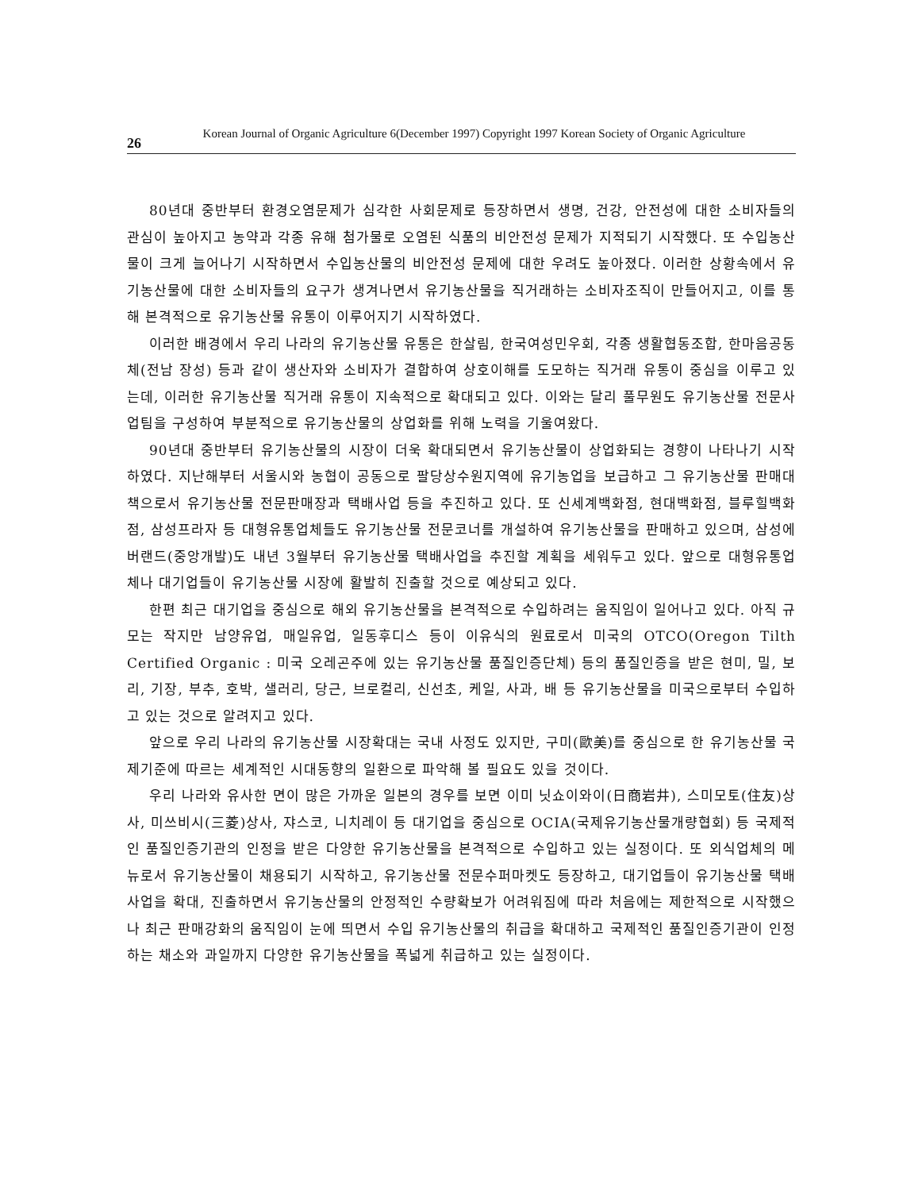26 Korean Journal of Organic Agriculture 6(December 1997) Copyright 1997 Korean Society of Organic Agriculture
80년대 중반부터 환경오염문제가 심각한 사회문제로 등장하면서 생명, 건강, 안전성에 대한 소비자들의 관심이 높아지고 농약과 각종 유해 첨가물로 오염된 식품의 비안전성 문제가 지적되기 시작했다. 또 수입농산물이 크게 늘어나기 시작하면서 수입농산물의 비안전성 문제에 대한 우려도 높아졌다. 이러한 상황속에서 유기농산물에 대한 소비자들의 요구가 생겨나면서 유기농산물을 직거래하는 소비자조직이 만들어지고, 이를 통해 본격적으로 유기농산물 유통이 이루어지기 시작하였다.
이러한 배경에서 우리 나라의 유기농산물 유통은 한살림, 한국여성민우회, 각종 생활협동조합, 한마음공동체(전남 장성) 등과 같이 생산자와 소비자가 결합하여 상호이해를 도모하는 직거래 유통이 중심을 이루고 있는데, 이러한 유기농산물 직거래 유통이 지속적으로 확대되고 있다. 이와는 달리 풀무원도 유기농산물 전문사업팀을 구성하여 부분적으로 유기농산물의 상업화를 위해 노력을 기울여왔다.
90년대 중반부터 유기농산물의 시장이 더욱 확대되면서 유기농산물이 상업화되는 경향이 나타나기 시작하였다. 지난해부터 서울시와 농협이 공동으로 팔당상수원지역에 유기농업을 보급하고 그 유기농산물 판매대책으로서 유기농산물 전문판매장과 택배사업 등을 추진하고 있다. 또 신세계백화점, 현대백화점, 블루힐백화점, 삼성프라자 등 대형유통업체들도 유기농산물 전문코너를 개설하여 유기농산물을 판매하고 있으며, 삼성에버랜드(중앙개발)도 내년 3월부터 유기농산물 택배사업을 추진할 계획을 세워두고 있다. 앞으로 대형유통업체나 대기업들이 유기농산물 시장에 활발히 진출할 것으로 예상되고 있다.
한편 최근 대기업을 중심으로 해외 유기농산물을 본격적으로 수입하려는 움직임이 일어나고 있다. 아직 규모는 작지만 남양유업, 매일유업, 일동후디스 등이 이유식의 원료로서 미국의 OTCO(Oregon Tilth Certified Organic : 미국 오레곤주에 있는 유기농산물 품질인증단체) 등의 품질인증을 받은 현미, 밀, 보리, 기장, 부추, 호박, 샐러리, 당근, 브로컬리, 신선초, 케일, 사과, 배 등 유기농산물을 미국으로부터 수입하고 있는 것으로 알려지고 있다.
앞으로 우리 나라의 유기농산물 시장확대는 국내 사정도 있지만, 구미(歐美)를 중심으로 한 유기농산물 국제기준에 따르는 세계적인 시대동향의 일환으로 파악해 볼 필요도 있을 것이다.
우리 나라와 유사한 면이 많은 가까운 일본의 경우를 보면 이미 닛쇼이와이(日商岩井), 스미모토(住友)상사, 미쓰비시(三菱)상사, 쟈스코, 니치레이 등 대기업을 중심으로 OCIA(국제유기농산물개량협회) 등 국제적인 품질인증기관의 인정을 받은 다양한 유기농산물을 본격적으로 수입하고 있는 실정이다. 또 외식업체의 메뉴로서 유기농산물이 채용되기 시작하고, 유기농산물 전문수퍼마켓도 등장하고, 대기업들이 유기농산물 택배사업을 확대, 진출하면서 유기농산물의 안정적인 수량확보가 어려워짐에 따라 처음에는 제한적으로 시작했으나 최근 판매강화의 움직임이 눈에 띄면서 수입 유기농산물의 취급을 확대하고 국제적인 품질인증기관이 인정하는 채소와 과일까지 다양한 유기농산물을 폭넓게 취급하고 있는 실정이다.